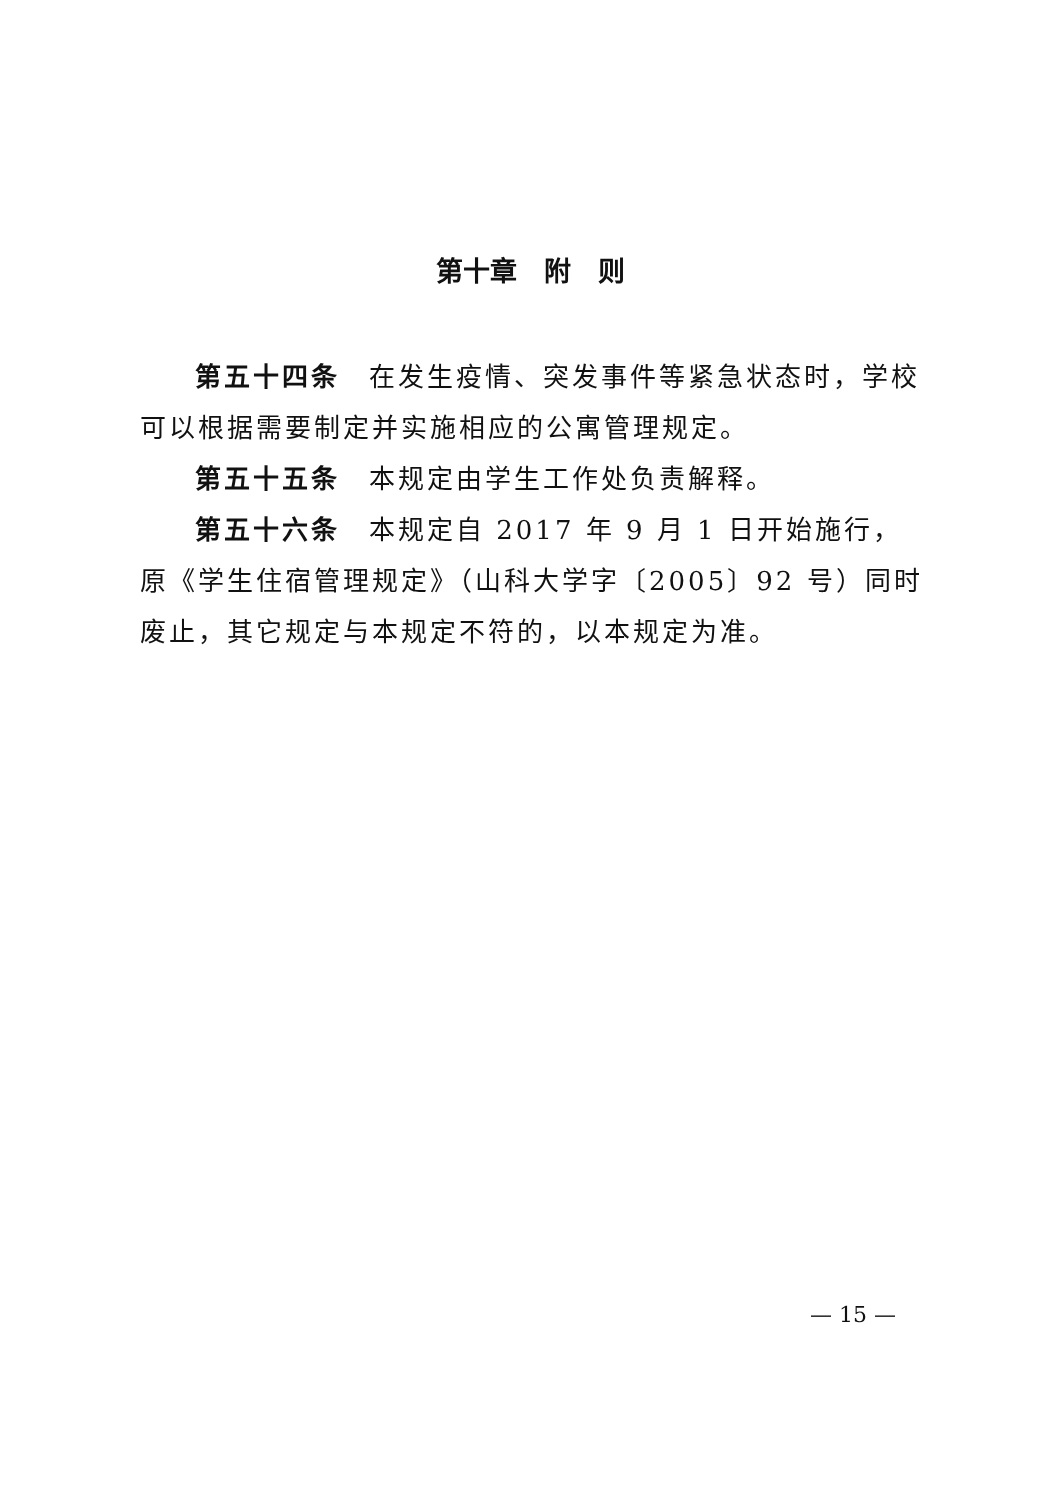第十章　附　则
第五十四条　在发生疫情、突发事件等紧急状态时，学校可以根据需要制定并实施相应的公寓管理规定。
第五十五条　本规定由学生工作处负责解释。
第五十六条　本规定自 2017 年 9 月 1 日开始施行，原《学生住宿管理规定》（山科大学字〔2005〕92 号）同时废止，其它规定与本规定不符的，以本规定为准。
— 15 —